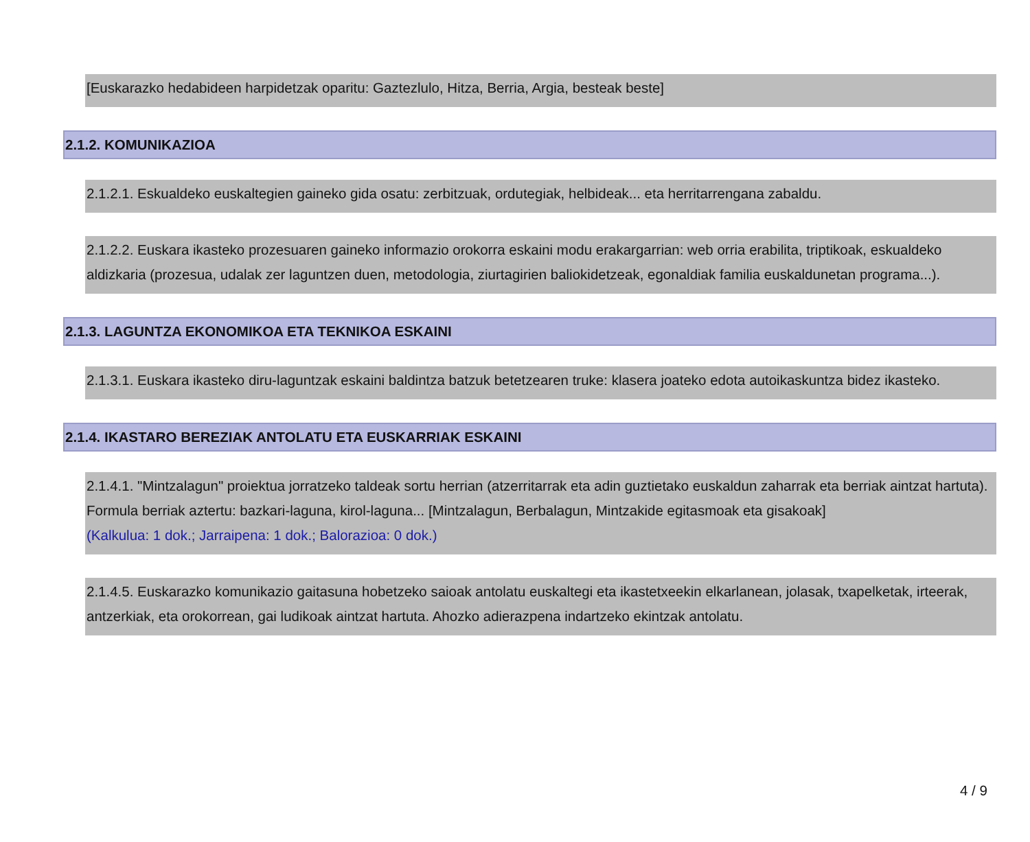[Euskarazko hedabideen harpidetzak oparitu: Gaztezlulo, Hitza, Berria, Argia, besteak beste]
2.1.2. KOMUNIKAZIOA
2.1.2.1. Eskualdeko euskaltegien gaineko gida osatu: zerbitzuak, ordutegiak, helbideak... eta herritarrengana zabaldu.
2.1.2.2. Euskara ikasteko prozesuaren gaineko informazio orokorra eskaini modu erakargarrian: web orria erabilita, triptikoak, eskualdeko aldizkaria (prozesua, udalak zer laguntzen duen, metodologia, ziurtagirien baliokidetzeak, egonaldiak familia euskaldunetan programa...).
2.1.3. LAGUNTZA EKONOMIKOA ETA TEKNIKOA ESKAINI
2.1.3.1. Euskara ikasteko diru-laguntzak eskaini baldintza batzuk betetzearen truke: klasera joateko edota autoikaskuntza bidez ikasteko.
2.1.4. IKASTARO BEREZIAK ANTOLATU ETA EUSKARRIAK ESKAINI
2.1.4.1. "Mintzalagun" proiektua jorratzeko taldeak sortu herrian (atzerritarrak eta adin guztietako euskaldun zaharrak eta berriak aintzat hartuta). Formula berriak aztertu: bazkari-laguna, kirol-laguna... [Mintzalagun, Berbalagun, Mintzakide egitasmoak eta gisakoak]
(Kalkulua: 1 dok.; Jarraipena: 1 dok.; Balorazioa: 0 dok.)
2.1.4.5. Euskarazko komunikazio gaitasuna hobetzeko saioak antolatu euskaltegi eta ikastetxeekin elkarlanean, jolasak, txapelketak, irteerak, antzerkiak, eta orokorrean, gai ludikoak aintzat hartuta. Ahozko adierazpena indartzeko ekintzak antolatu.
4 / 9